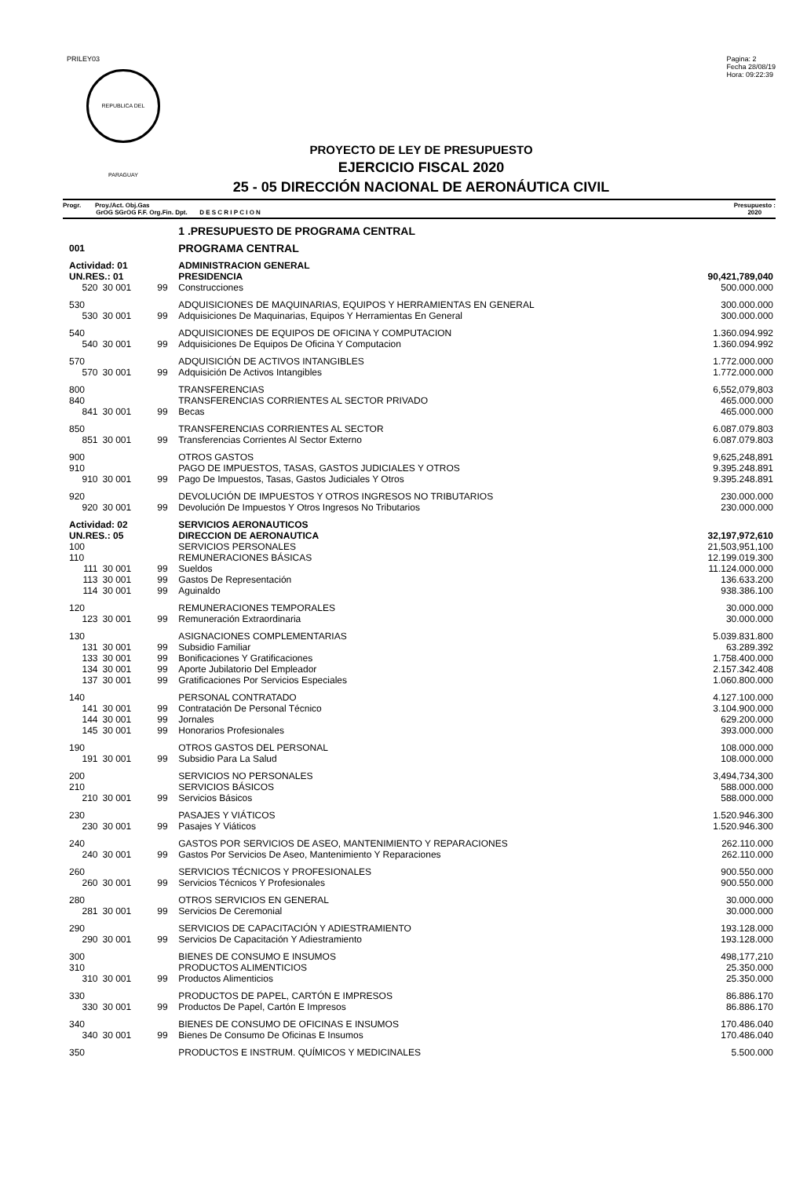PRILEY03
REPUBLICA DEL PARAGUAY
Pagina: 2
Fecha 28/08/19
Hora: 09:22:39
PROYECTO DE LEY DE PRESUPUESTO
EJERCICIO FISCAL 2020
25 - 05 DIRECCIÓN NACIONAL DE AERONÁUTICA CIVIL
Progr. Proy./Act. Obj.Gas
GrOG SGrOG F.F. Org.Fin. Dpt. D E S C R I P C I O N
Presupuesto :
2020
| | | | 1 .PRESUPUESTO DE PROGRAMA CENTRAL | |
| 001 | | | PROGRAMA CENTRAL | |
| Actividad: 01 | | | ADMINISTRACION GENERAL | |
| UN.RES.: 01 | | | PRESIDENCIA | 90,421,789,040 |
| 520 | 30 001 | 99 | Construcciones | 500.000.000 |
| 530 | | | ADQUISICIONES DE MAQUINARIAS, EQUIPOS Y HERRAMIENTAS EN GENERAL | 300.000.000 |
| 530 | 30 001 | 99 | Adquisiciones De Maquinarias, Equipos Y Herramientas En General | 300.000.000 |
| 540 | | | ADQUISICIONES DE EQUIPOS DE OFICINA Y COMPUTACION | 1.360.094.992 |
| 540 | 30 001 | 99 | Adquisiciones De Equipos De Oficina Y Computacion | 1.360.094.992 |
| 570 | | | ADQUISICIÓN DE ACTIVOS INTANGIBLES | 1.772.000.000 |
| 570 | 30 001 | 99 | Adquisición De Activos Intangibles | 1.772.000.000 |
| 800 | | | TRANSFERENCIAS | 6,552,079,803 |
| 840 | | | TRANSFERENCIAS CORRIENTES AL SECTOR PRIVADO | 465.000.000 |
| 841 | 30 001 | 99 | Becas | 465.000.000 |
| 850 | | | TRANSFERENCIAS CORRIENTES AL SECTOR | 6.087.079.803 |
| 851 | 30 001 | 99 | Transferencias Corrientes Al Sector Externo | 6.087.079.803 |
| 900 | | | OTROS GASTOS | 9,625,248,891 |
| 910 | | | PAGO DE IMPUESTOS, TASAS, GASTOS JUDICIALES Y OTROS | 9.395.248.891 |
| 910 | 30 001 | 99 | Pago De Impuestos, Tasas, Gastos Judiciales Y Otros | 9.395.248.891 |
| 920 | | | DEVOLUCIÓN DE IMPUESTOS Y OTROS INGRESOS NO TRIBUTARIOS | 230.000.000 |
| 920 | 30 001 | 99 | Devolución De Impuestos Y Otros Ingresos No Tributarios | 230.000.000 |
| Actividad: 02 | | | SERVICIOS AERONAUTICOS | |
| UN.RES.: 05 | | | DIRECCION DE AERONAUTICA | 32,197,972,610 |
| 100 | | | SERVICIOS PERSONALES | 21,503,951,100 |
| 110 | | | REMUNERACIONES BÁSICAS | 12.199.019.300 |
| 111 | 30 001 | 99 | Sueldos | 11.124.000.000 |
| 113 | 30 001 | 99 | Gastos De Representación | 136.633.200 |
| 114 | 30 001 | 99 | Aguinaldo | 938.386.100 |
| 120 | | | REMUNERACIONES TEMPORALES | 30.000.000 |
| 123 | 30 001 | 99 | Remuneración Extraordinaria | 30.000.000 |
| 130 | | | ASIGNACIONES COMPLEMENTARIAS | 5.039.831.800 |
| 131 | 30 001 | 99 | Subsidio Familiar | 63.289.392 |
| 133 | 30 001 | 99 | Bonificaciones Y Gratificaciones | 1.758.400.000 |
| 134 | 30 001 | 99 | Aporte Jubilatorio Del Empleador | 2.157.342.408 |
| 137 | 30 001 | 99 | Gratificaciones Por Servicios Especiales | 1.060.800.000 |
| 140 | | | PERSONAL CONTRATADO | 4.127.100.000 |
| 141 | 30 001 | 99 | Contratación De Personal Técnico | 3.104.900.000 |
| 144 | 30 001 | 99 | Jornales | 629.200.000 |
| 145 | 30 001 | 99 | Honorarios Profesionales | 393.000.000 |
| 190 | | | OTROS GASTOS DEL PERSONAL | 108.000.000 |
| 191 | 30 001 | 99 | Subsidio Para La Salud | 108.000.000 |
| 200 | | | SERVICIOS NO PERSONALES | 3,494,734,300 |
| 210 | | | SERVICIOS BÁSICOS | 588.000.000 |
| 210 | 30 001 | 99 | Servicios Básicos | 588.000.000 |
| 230 | | | PASAJES Y VIÁTICOS | 1.520.946.300 |
| 230 | 30 001 | 99 | Pasajes Y Viáticos | 1.520.946.300 |
| 240 | | | GASTOS POR SERVICIOS DE ASEO, MANTENIMIENTO Y REPARACIONES | 262.110.000 |
| 240 | 30 001 | 99 | Gastos Por Servicios De Aseo, Mantenimiento Y Reparaciones | 262.110.000 |
| 260 | | | SERVICIOS TÉCNICOS Y PROFESIONALES | 900.550.000 |
| 260 | 30 001 | 99 | Servicios Técnicos Y Profesionales | 900.550.000 |
| 280 | | | OTROS SERVICIOS EN GENERAL | 30.000.000 |
| 281 | 30 001 | 99 | Servicios De Ceremonial | 30.000.000 |
| 290 | | | SERVICIOS DE CAPACITACIÓN Y ADIESTRAMIENTO | 193.128.000 |
| 290 | 30 001 | 99 | Servicios De Capacitación Y Adiestramiento | 193.128.000 |
| 300 | | | BIENES DE CONSUMO E INSUMOS | 498,177,210 |
| 310 | | | PRODUCTOS ALIMENTICIOS | 25.350.000 |
| 310 | 30 001 | 99 | Productos Alimenticios | 25.350.000 |
| 330 | | | PRODUCTOS DE PAPEL, CARTÓN E IMPRESOS | 86.886.170 |
| 330 | 30 001 | 99 | Productos De Papel, Cartón E Impresos | 86.886.170 |
| 340 | | | BIENES DE CONSUMO DE OFICINAS E INSUMOS | 170.486.040 |
| 340 | 30 001 | 99 | Bienes De Consumo De Oficinas E Insumos | 170.486.040 |
| 350 | | | PRODUCTOS E INSTRUM. QUÍMICOS Y MEDICINALES | 5.500.000 |